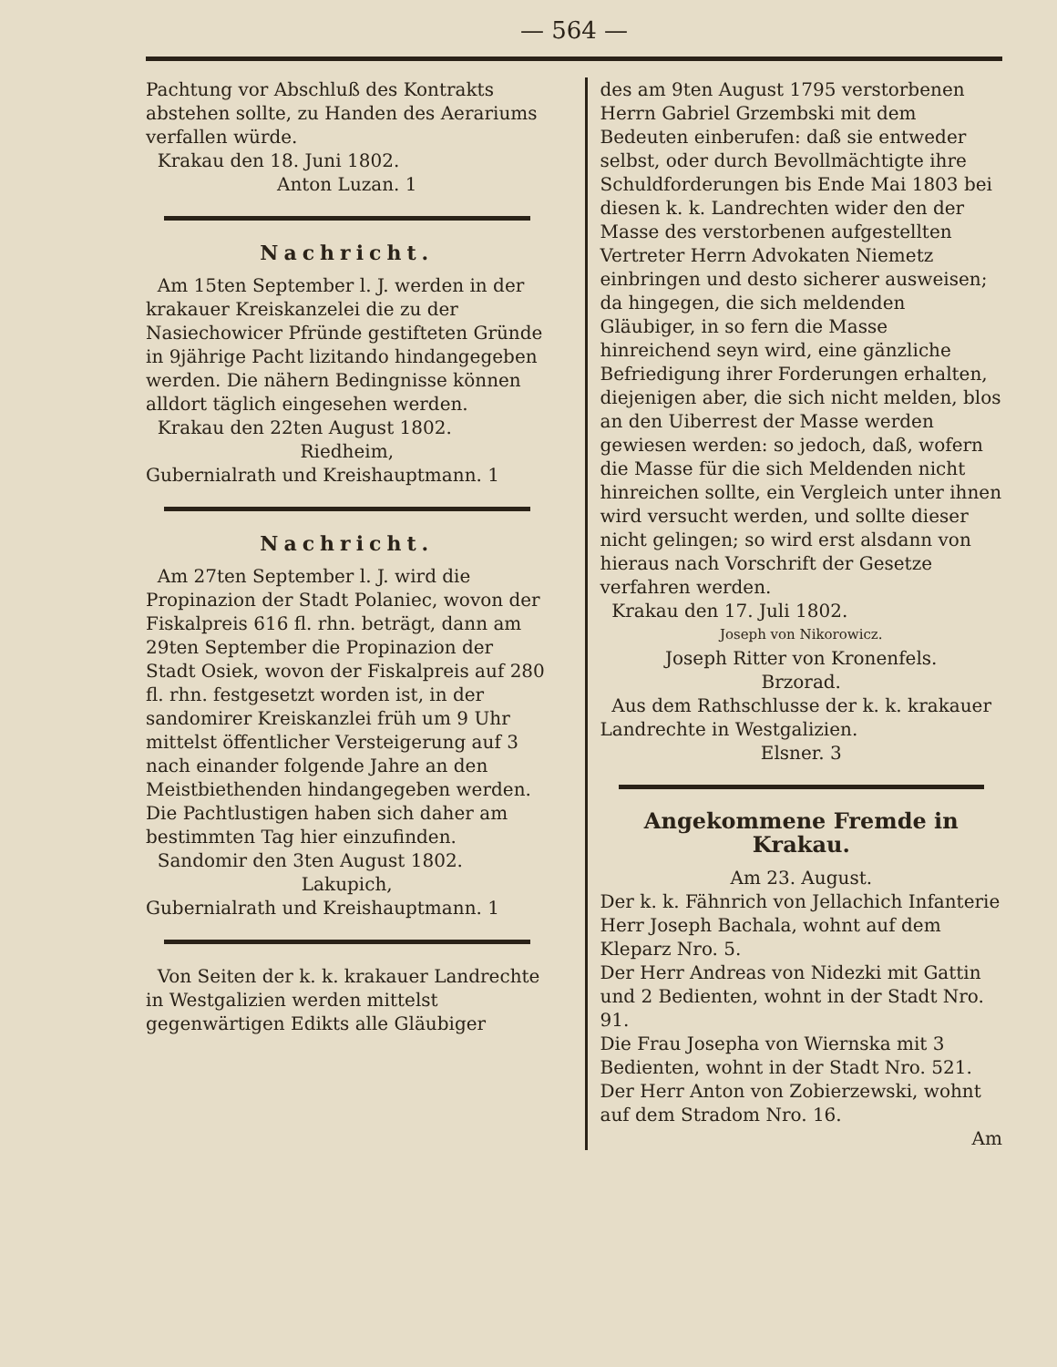— 564 —
Pachtung vor Abschluß des Kontrakts abstehen sollte, zu Handen des Aerariums verfallen würde.
Krakau den 18. Juni 1802.
Anton Luzan. 1
Nachricht.
Am 15ten September l. J. werden in der krakauer Kreiskanzelei die zu der Nasiechowicer Pfründe gestifteten Gründe in 9jährige Pacht lizitando hindangegeben werden. Die nähern Bedingnisse können alldort täglich eingesehen werden.
Krakau den 22ten August 1802.
Riedheim,
Gubernialrath und Kreishauptmann. 1
Nachricht.
Am 27ten September l. J. wird die Propinazion der Stadt Polaniec, wovon der Fiskalpreis 616 fl. rhn. beträgt, dann am 29ten September die Propinazion der Stadt Osiek, wovon der Fiskalpreis auf 280 fl. rhn. festgesetzt worden ist, in der sandomirer Kreiskanzlei früh um 9 Uhr mittelst öffentlicher Versteigerung auf 3 nach einander folgende Jahre an den Meistbiethenden hindangegeben werden. Die Pachtlustigen haben sich daher am bestimmten Tag hier einzufinden.
Sandomir den 3ten August 1802.
Lakupich,
Gubernialrath und Kreishauptmann. 1
Von Seiten der k. k. krakauer Landrechte in Westgalizien werden mittelst gegenwärtigen Edikts alle Gläubiger
des am 9ten August 1795 verstorbenen Herrn Gabriel Grzembski mit dem Bedeuten einberufen: daß sie entweder selbst, oder durch Bevollmächtigte ihre Schuldforderungen bis Ende Mai 1803 bei diesen k. k. Landrechten wider den der Masse des verstorbenen aufgestellten Vertreter Herrn Advokaten Niemetz einbringen und desto sicherer ausweisen; da hingegen, die sich meldenden Gläubiger, in so fern die Masse hinreichend seyn wird, eine gänzliche Befriedigung ihrer Forderungen erhalten, diejenigen aber, die sich nicht melden, blos an den Uiberrest der Masse werden gewiesen werden: so jedoch, daß, wofern die Masse für die sich Meldenden nicht hinreichen sollte, ein Vergleich unter ihnen wird versucht werden, und sollte dieser nicht gelingen; so wird erst alsdann von hieraus nach Vorschrift der Gesetze verfahren werden.
Krakau den 17. Juli 1802.
Joseph von Nikorowicz.
Joseph Ritter von Kronenfels.
Brzorad.
Aus dem Rathschlusse der k. k. krakauer Landrechte in Westgalizien.
Elsner. 3
Angekommene Fremde in Krakau.
Am 23. August.
Der k. k. Fähnrich von Jellachich Infanterie Herr Joseph Bachala, wohnt auf dem Kleparz Nro. 5.
Der Herr Andreas von Nidezki mit Gattin und 2 Bedienten, wohnt in der Stadt Nro. 91.
Die Frau Josepha von Wiernska mit 3 Bedienten, wohnt in der Stadt Nro. 521.
Der Herr Anton von Zobierzewski, wohnt auf dem Stradom Nro. 16.
Am